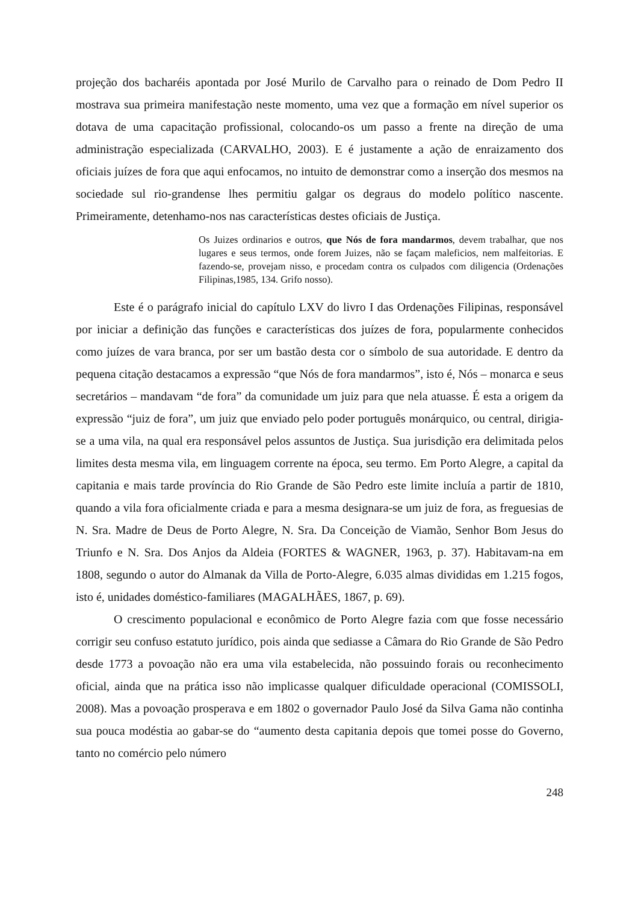projeção dos bacharéis apontada por José Murilo de Carvalho para o reinado de Dom Pedro II mostrava sua primeira manifestação neste momento, uma vez que a formação em nível superior os dotava de uma capacitação profissional, colocando-os um passo a frente na direção de uma administração especializada (CARVALHO, 2003). E é justamente a ação de enraizamento dos oficiais juízes de fora que aqui enfocamos, no intuito de demonstrar como a inserção dos mesmos na sociedade sul rio-grandense lhes permitiu galgar os degraus do modelo político nascente. Primeiramente, detenhamo-nos nas características destes oficiais de Justiça.
Os Juizes ordinarios e outros, que Nós de fora mandarmos, devem trabalhar, que nos lugares e seus termos, onde forem Juizes, não se façam maleficios, nem malfeitorias. E fazendo-se, provejam nisso, e procedam contra os culpados com diligencia (Ordenações Filipinas,1985, 134. Grifo nosso).
Este é o parágrafo inicial do capítulo LXV do livro I das Ordenações Filipinas, responsável por iniciar a definição das funções e características dos juízes de fora, popularmente conhecidos como juízes de vara branca, por ser um bastão desta cor o símbolo de sua autoridade. E dentro da pequena citação destacamos a expressão “que Nós de fora mandarmos”, isto é, Nós – monarca e seus secretários – mandavam “de fora” da comunidade um juiz para que nela atuasse. É esta a origem da expressão “juiz de fora”, um juiz que enviado pelo poder português monárquico, ou central, dirigia-se a uma vila, na qual era responsável pelos assuntos de Justiça. Sua jurisdição era delimitada pelos limites desta mesma vila, em linguagem corrente na época, seu termo. Em Porto Alegre, a capital da capitania e mais tarde província do Rio Grande de São Pedro este limite incluía a partir de 1810, quando a vila fora oficialmente criada e para a mesma designara-se um juiz de fora, as freguesias de N. Sra. Madre de Deus de Porto Alegre, N. Sra. Da Conceição de Viamão, Senhor Bom Jesus do Triunfo e N. Sra. Dos Anjos da Aldeia (FORTES & WAGNER, 1963, p. 37). Habitavam-na em 1808, segundo o autor do Almanak da Villa de Porto-Alegre, 6.035 almas divididas em 1.215 fogos, isto é, unidades doméstico-familiares (MAGALHÃES, 1867, p. 69).
O crescimento populacional e econômico de Porto Alegre fazia com que fosse necessário corrigir seu confuso estatuto jurídico, pois ainda que sediasse a Câmara do Rio Grande de São Pedro desde 1773 a povoação não era uma vila estabelecida, não possuindo forais ou reconhecimento oficial, ainda que na prática isso não implicasse qualquer dificuldade operacional (COMISSOLI, 2008). Mas a povoação prosperava e em 1802 o governador Paulo José da Silva Gama não continha sua pouca modéstia ao gabar-se do “aumento desta capitania depois que tomei posse do Governo, tanto no comércio pelo número
248